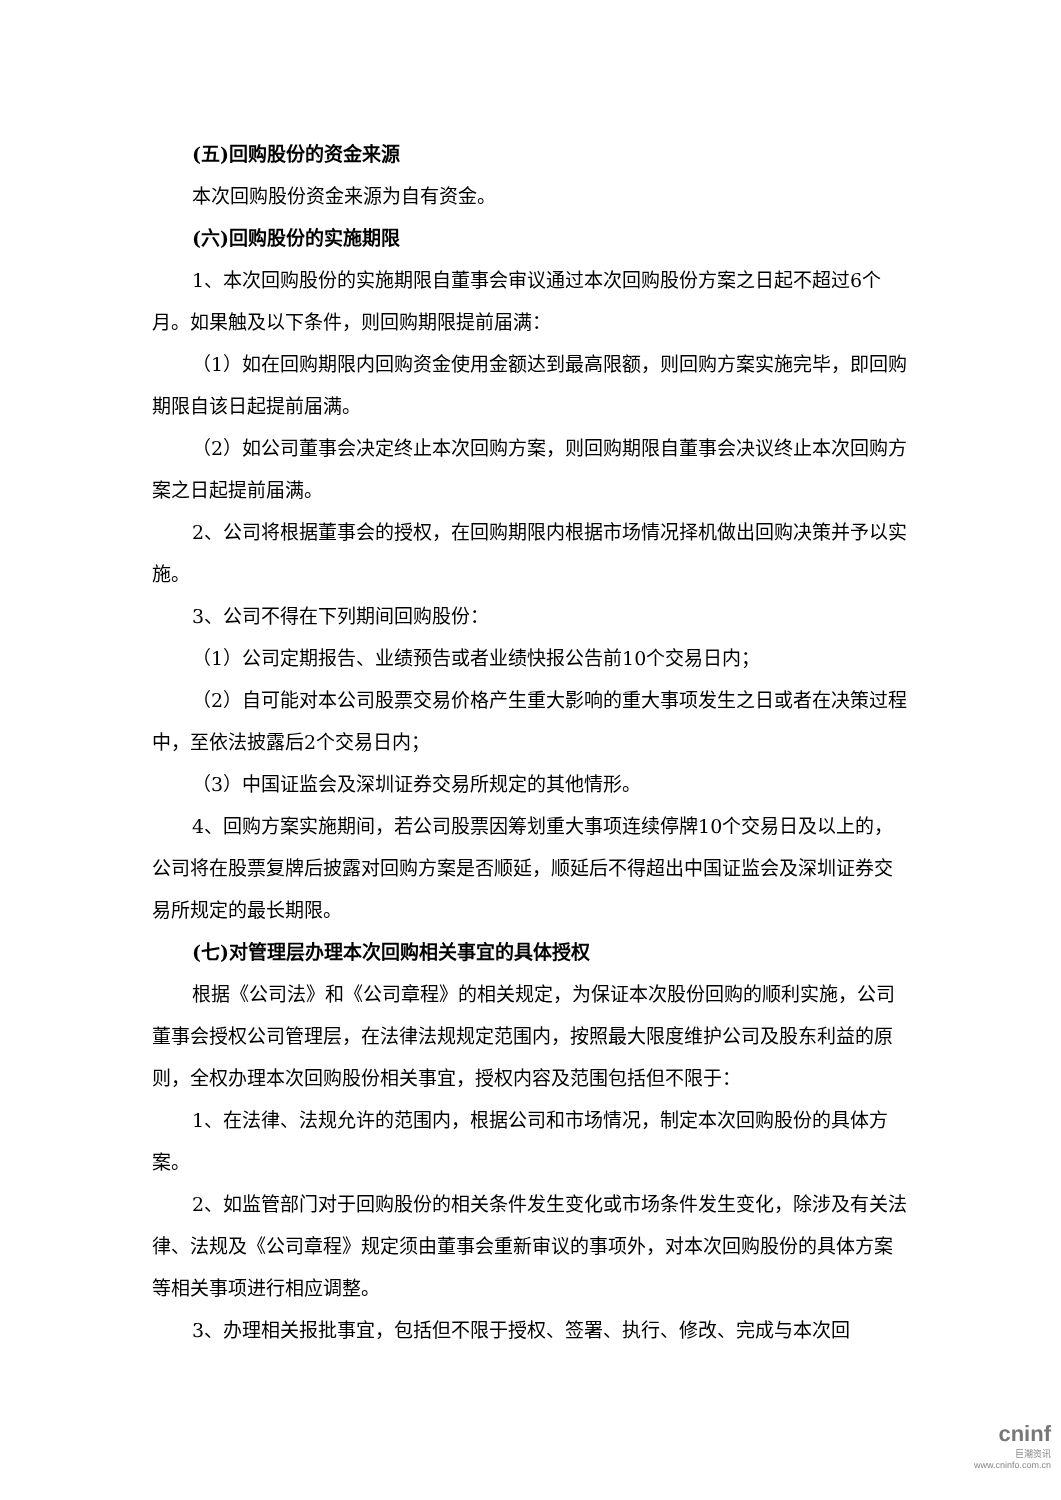(五)回购股份的资金来源
本次回购股份资金来源为自有资金。
(六)回购股份的实施期限
1、本次回购股份的实施期限自董事会审议通过本次回购股份方案之日起不超过6个月。如果触及以下条件，则回购期限提前届满：
（1）如在回购期限内回购资金使用金额达到最高限额，则回购方案实施完毕，即回购期限自该日起提前届满。
（2）如公司董事会决定终止本次回购方案，则回购期限自董事会决议终止本次回购方案之日起提前届满。
2、公司将根据董事会的授权，在回购期限内根据市场情况择机做出回购决策并予以实施。
3、公司不得在下列期间回购股份：
（1）公司定期报告、业绩预告或者业绩快报公告前10个交易日内；
（2）自可能对本公司股票交易价格产生重大影响的重大事项发生之日或者在决策过程中，至依法披露后2个交易日内；
（3）中国证监会及深圳证券交易所规定的其他情形。
4、回购方案实施期间，若公司股票因筹划重大事项连续停牌10个交易日及以上的，公司将在股票复牌后披露对回购方案是否顺延，顺延后不得超出中国证监会及深圳证券交易所规定的最长期限。
(七)对管理层办理本次回购相关事宜的具体授权
根据《公司法》和《公司章程》的相关规定，为保证本次股份回购的顺利实施，公司董事会授权公司管理层，在法律法规规定范围内，按照最大限度维护公司及股东利益的原则，全权办理本次回购股份相关事宜，授权内容及范围包括但不限于：
1、在法律、法规允许的范围内，根据公司和市场情况，制定本次回购股份的具体方案。
2、如监管部门对于回购股份的相关条件发生变化或市场条件发生变化，除涉及有关法律、法规及《公司章程》规定须由董事会重新审议的事项外，对本次回购股份的具体方案等相关事项进行相应调整。
3、办理相关报批事宜，包括但不限于授权、签署、执行、修改、完成与本次回
cninf
巨潮资讯
www.cninfo.com.cn